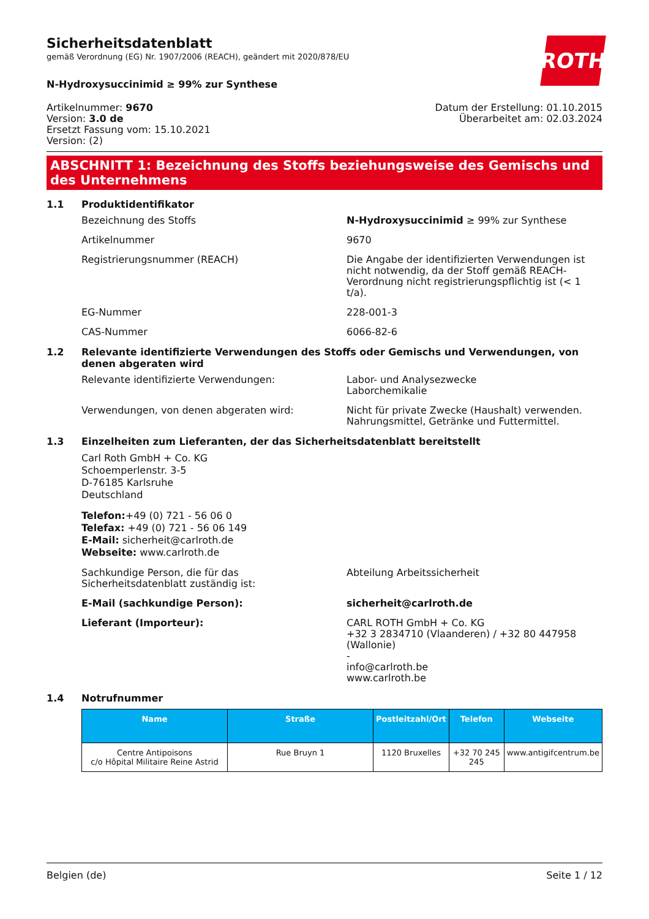ROTH
Sicherheitsdatenblatt
gemäß Verordnung (EG) Nr. 1907/2006 (REACH), geändert mit 2020/878/EU
N-Hydroxysuccinimid ≥ 99% zur Synthese
Artikelnummer: 9670
Version: 3.0 de
Ersetzt Fassung vom: 15.10.2021
Version: (2)
Datum der Erstellung: 01.10.2015
Überarbeitet am: 02.03.2024
ABSCHNITT 1: Bezeichnung des Stoffs beziehungsweise des Gemischs und des Unternehmens
1.1 Produktidentifikator
Bezeichnung des Stoffs N-Hydroxysuccinimid ≥ 99% zur Synthese
Artikelnummer 9670
Registrierungsnummer (REACH) Die Angabe der identifizierten Verwendungen ist nicht notwendig, da der Stoff gemäß REACH-Verordnung nicht registrierungspflichtig ist (< 1 t/a).
EG-Nummer 228-001-3
CAS-Nummer 6066-82-6
1.2 Relevante identifizierte Verwendungen des Stoffs oder Gemischs und Verwendungen, von denen abgeraten wird
Relevante identifizierte Verwendungen: Labor- und Analysezwecke
Laborchemikalie
Verwendungen, von denen abgeraten wird: Nicht für private Zwecke (Haushalt) verwenden.
Nahrungsmittel, Getränke und Futtermittel.
1.3 Einzelheiten zum Lieferanten, der das Sicherheitsdatenblatt bereitstellt
Carl Roth GmbH + Co. KG
Schoemperlenstr. 3-5
D-76185 Karlsruhe
Deutschland
Telefon:+49 (0) 721 - 56 06 0
Telefax: +49 (0) 721 - 56 06 149
E-Mail: sicherheit@carlroth.de
Webseite: www.carlroth.de
Sachkundige Person, die für das Sicherheitsdatenblatt zuständig ist:
Abteilung Arbeitssicherheit
E-Mail (sachkundige Person): sicherheit@carlroth.de
Lieferant (Importeur): CARL ROTH GmbH + Co. KG
+32 3 2834710 (Vlaanderen) / +32 80 447958 (Wallonie)
-
info@carlroth.be
www.carlroth.be
1.4 Notrufnummer
| Name | Straße | Postleitzahl/Ort | Telefon | Webseite |
| --- | --- | --- | --- | --- |
| Centre Antipoisons c/o Hôpital Militaire Reine Astrid | Rue Bruyn 1 | 1120 Bruxelles | +32 70 245 245 | www.antigifcentrum.be |
Belgien (de) Seite 1 / 12